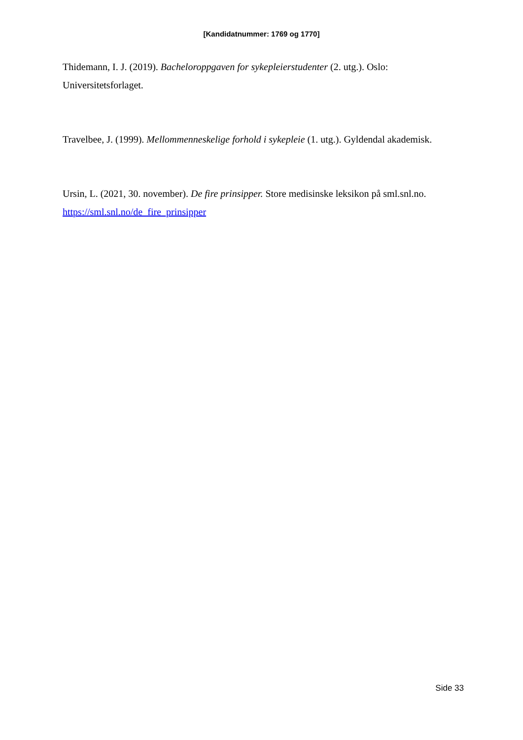[Kandidatnummer: 1769 og 1770]
Thidemann, I. J. (2019). Bacheloroppgaven for sykepleierstudenter (2. utg.). Oslo: Universitetsforlaget.
Travelbee, J. (1999). Mellommenneskelige forhold i sykepleie (1. utg.). Gyldendal akademisk.
Ursin, L. (2021, 30. november). De fire prinsipper. Store medisinske leksikon på sml.snl.no. https://sml.snl.no/de_fire_prinsipper
Side 33